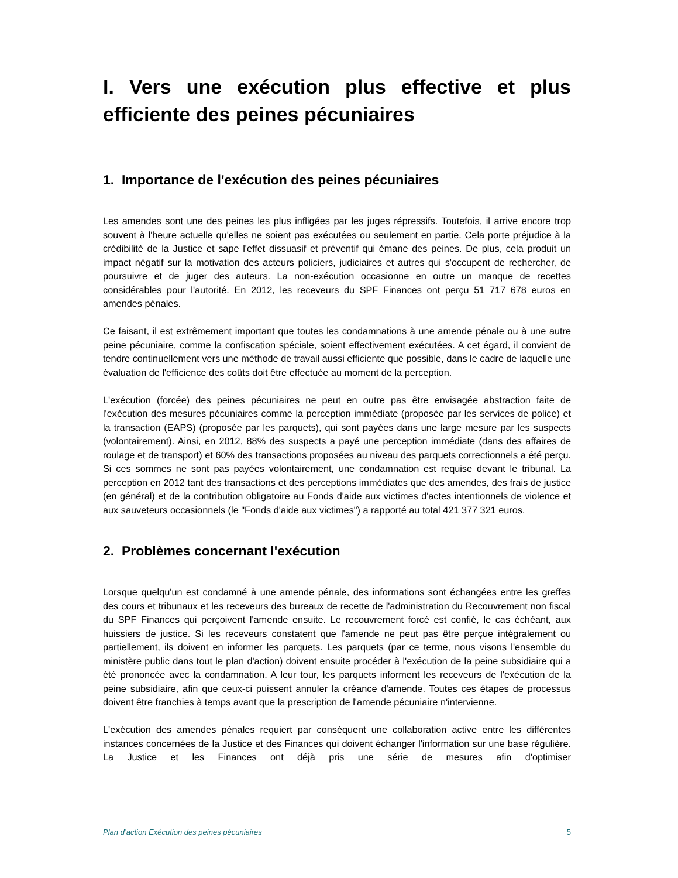I. Vers une exécution plus effective et plus efficiente des peines pécuniaires
1. Importance de l'exécution des peines pécuniaires
Les amendes sont une des peines les plus infligées par les juges répressifs. Toutefois, il arrive encore trop souvent à l'heure actuelle qu'elles ne soient pas exécutées ou seulement en partie. Cela porte préjudice à la crédibilité de la Justice et sape l'effet dissuasif et préventif qui émane des peines. De plus, cela produit un impact négatif sur la motivation des acteurs policiers, judiciaires et autres qui s'occupent de rechercher, de poursuivre et de juger des auteurs. La non-exécution occasionne en outre un manque de recettes considérables pour l'autorité. En 2012, les receveurs du SPF Finances ont perçu 51 717 678 euros en amendes pénales.
Ce faisant, il est extrêmement important que toutes les condamnations à une amende pénale ou à une autre peine pécuniaire, comme la confiscation spéciale, soient effectivement exécutées. A cet égard, il convient de tendre continuellement vers une méthode de travail aussi efficiente que possible, dans le cadre de laquelle une évaluation de l'efficience des coûts doit être effectuée au moment de la perception.
L'exécution (forcée) des peines pécuniaires ne peut en outre pas être envisagée abstraction faite de l'exécution des mesures pécuniaires comme la perception immédiate (proposée par les services de police) et la transaction (EAPS) (proposée par les parquets), qui sont payées dans une large mesure par les suspects (volontairement). Ainsi, en 2012, 88% des suspects a payé une perception immédiate (dans des affaires de roulage et de transport) et 60% des transactions proposées au niveau des parquets correctionnels a été perçu. Si ces sommes ne sont pas payées volontairement, une condamnation est requise devant le tribunal. La perception en 2012 tant des transactions et des perceptions immédiates que des amendes, des frais de justice (en général) et de la contribution obligatoire au Fonds d'aide aux victimes d'actes intentionnels de violence et aux sauveteurs occasionnels (le "Fonds d'aide aux victimes") a rapporté au total 421 377 321 euros.
2. Problèmes concernant l'exécution
Lorsque quelqu'un est condamné à une amende pénale, des informations sont échangées entre les greffes des cours et tribunaux et les receveurs des bureaux de recette de l'administration du Recouvrement non fiscal du SPF Finances qui perçoivent l'amende ensuite. Le recouvrement forcé est confié, le cas échéant, aux huissiers de justice. Si les receveurs constatent que l'amende ne peut pas être perçue intégralement ou partiellement, ils doivent en informer les parquets. Les parquets (par ce terme, nous visons l'ensemble du ministère public dans tout le plan d'action) doivent ensuite procéder à l'exécution de la peine subsidiaire qui a été prononcée avec la condamnation. A leur tour, les parquets informent les receveurs de l'exécution de la peine subsidiaire, afin que ceux-ci puissent annuler la créance d'amende. Toutes ces étapes de processus doivent être franchies à temps avant que la prescription de l'amende pécuniaire n'intervienne.
L'exécution des amendes pénales requiert par conséquent une collaboration active entre les différentes instances concernées de la Justice et des Finances qui doivent échanger l'information sur une base régulière. La Justice et les Finances ont déjà pris une série de mesures afin d'optimiser
Plan d’action Exécution des peines pécuniaires 5